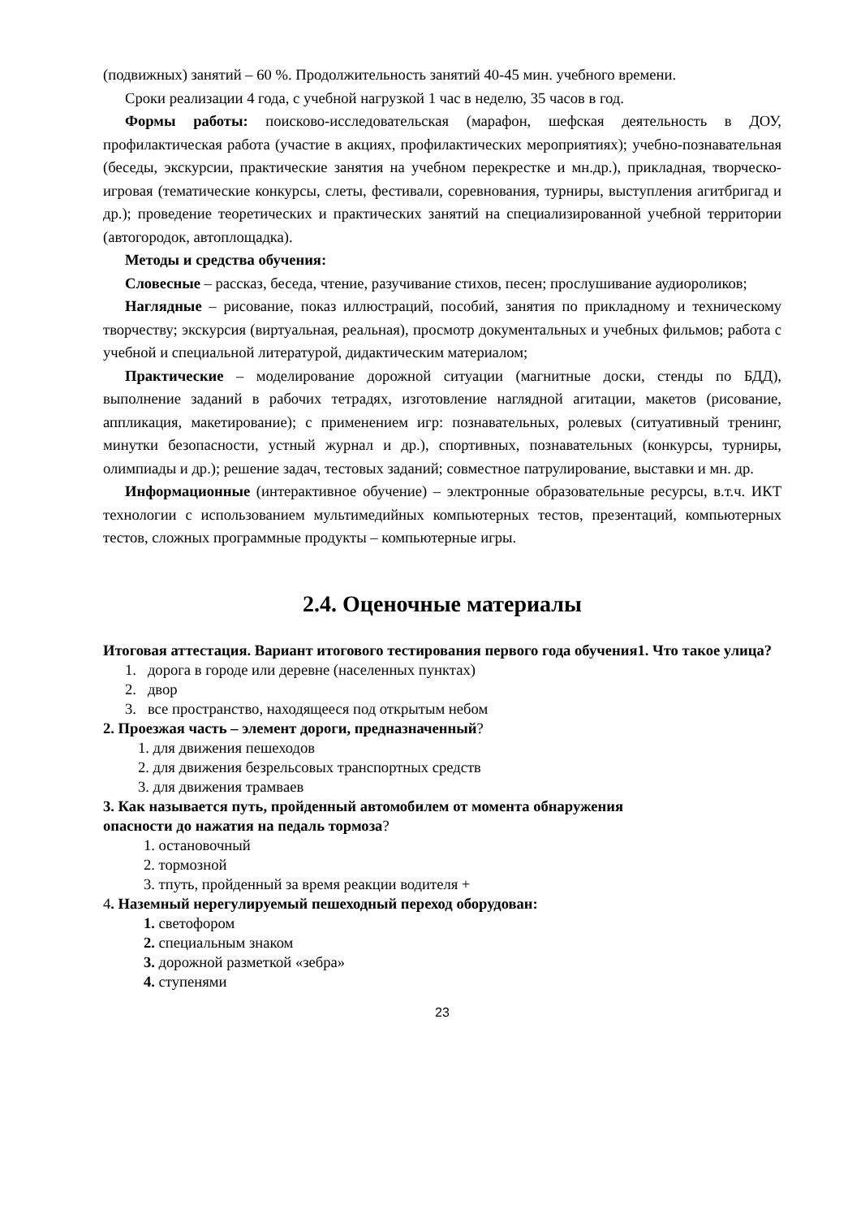(подвижных) занятий – 60 %. Продолжительность занятий 40-45 мин. учебного времени.
Сроки реализации 4 года, с учебной нагрузкой 1 час в неделю, 35 часов в год.
Формы работы: поисково-исследовательская (марафон, шефская деятельность в ДОУ, профилактическая работа (участие в акциях, профилактических мероприятиях); учебно-познавательная (беседы, экскурсии, практические занятия на учебном перекрестке и мн.др.), прикладная, творческо-игровая (тематические конкурсы, слеты, фестивали, соревнования, турниры, выступления агитбригад и др.); проведение теоретических и практических занятий на специализированной учебной территории (автогородок, автоплощадка).
Методы и средства обучения:
Словесные – рассказ, беседа, чтение, разучивание стихов, песен; прослушивание аудиороликов;
Наглядные – рисование, показ иллюстраций, пособий, занятия по прикладному и техническому творчеству; экскурсия (виртуальная, реальная), просмотр документальных и учебных фильмов; работа с учебной и специальной литературой, дидактическим материалом;
Практические – моделирование дорожной ситуации (магнитные доски, стенды по БДД), выполнение заданий в рабочих тетрадях, изготовление наглядной агитации, макетов (рисование, аппликация, макетирование); с применением игр: познавательных, ролевых (ситуативный тренинг, минутки безопасности, устный журнал и др.), спортивных, познавательных (конкурсы, турниры, олимпиады и др.); решение задач, тестовых заданий; совместное патрулирование, выставки и мн. др.
Информационные (интерактивное обучение) – электронные образовательные ресурсы, в.т.ч. ИКТ технологии с использованием мультимедийных компьютерных тестов, презентаций, компьютерных тестов, сложных программные продукты – компьютерные игры.
2.4. Оценочные материалы
Итоговая аттестация. Вариант итогового тестирования первого года обучения1. Что такое улица?
1. дорога в городе или деревне (населенных пунктах)
2. двор
3. все пространство, находящееся под открытым небом
2. Проезжая часть – элемент дороги, предназначенный?
1. для движения пешеходов
2. для движения безрельсовых транспортных средств
3. для движения трамваев
3. Как называется путь, пройденный автомобилем от момента обнаружения
опасности до нажатия на педаль тормоза?
1. остановочный
2. тормозной
3. тпуть, пройденный за время реакции водителя +
4. Наземный нерегулируемый пешеходный переход оборудован:
1. светофором
2. специальным знаком
3. дорожной разметкой «зебра»
4. ступенями
23